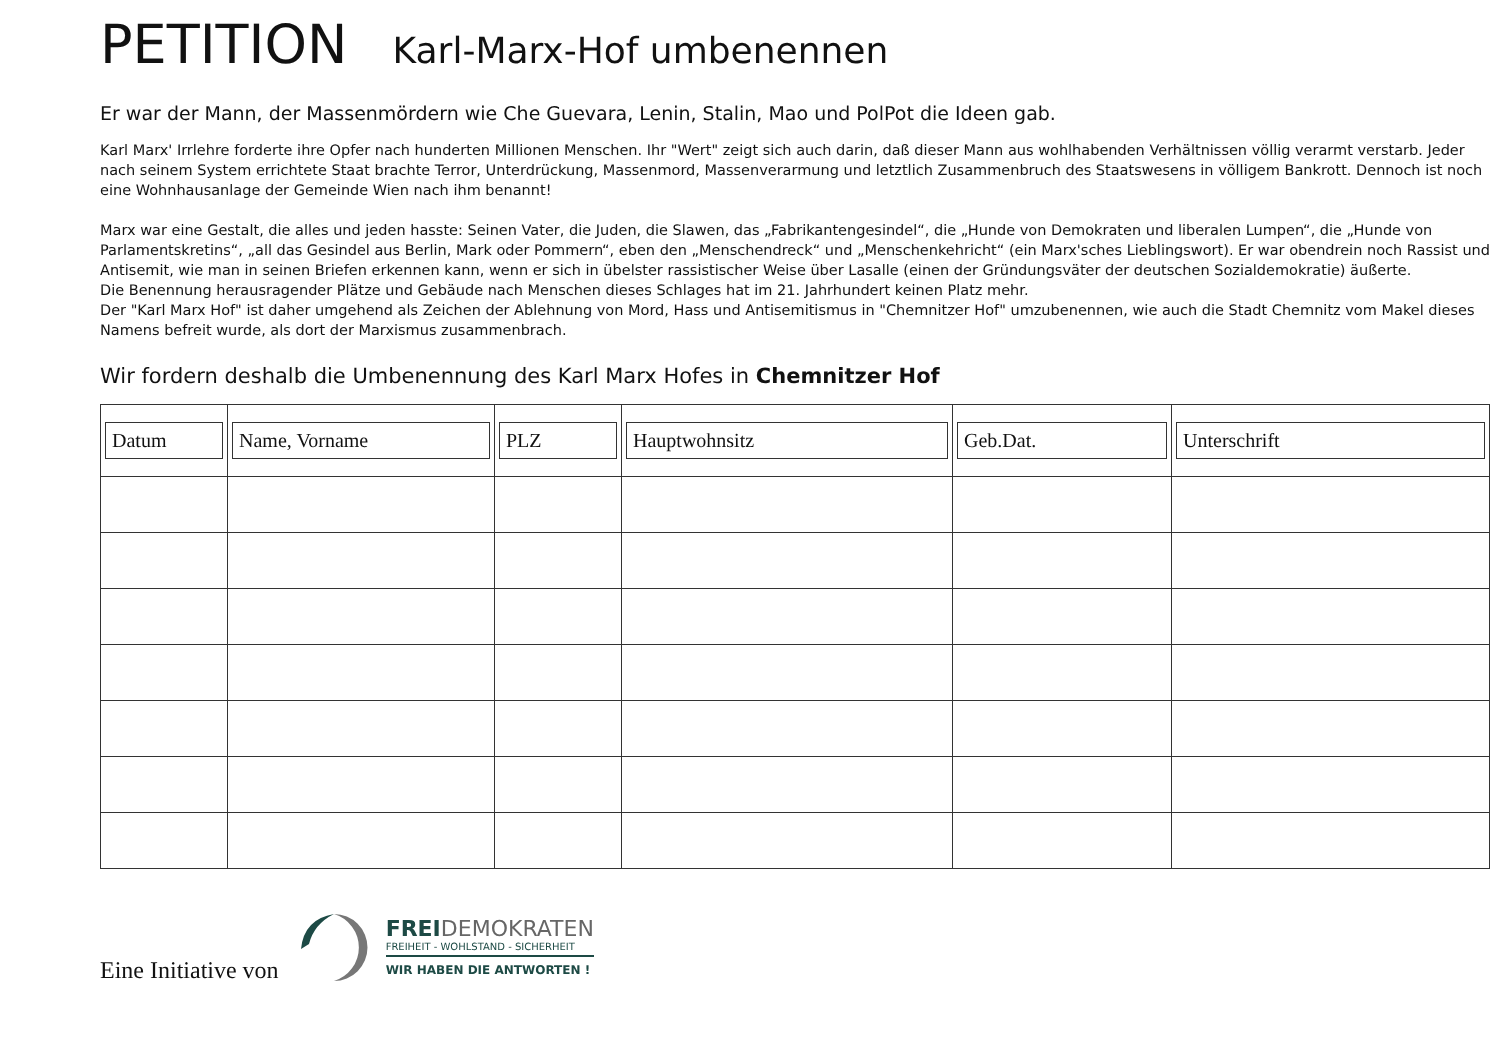PETITION Karl-Marx-Hof umbenennen
Er war der Mann, der Massenmördern wie Che Guevara, Lenin, Stalin, Mao und PolPot die Ideen gab.
Karl Marx' Irrlehre forderte ihre Opfer nach hunderten Millionen Menschen. Ihr "Wert" zeigt sich auch darin, daß dieser Mann aus wohlhabenden Verhältnissen völlig verarmt verstarb. Jeder nach seinem System errichtete Staat brachte Terror, Unterdrückung, Massenmord, Massenverarmung und letztlich Zusammenbruch des Staatswesens in völligem Bankrott. Dennoch ist noch eine Wohnhausanlage der Gemeinde Wien nach ihm benannt!
Marx war eine Gestalt, die alles und jeden hasste: Seinen Vater, die Juden, die Slawen, das „Fabrikantengesindel“, die „Hunde von Demokraten und liberalen Lumpen“, die „Hunde von Parlamentskretins“, „all das Gesindel aus Berlin, Mark oder Pommern“, eben den „Menschendreck“ und „Menschenkehricht“ (ein Marx'sches Lieblingswort). Er war obendrein noch Rassist und Antisemit, wie man in seinen Briefen erkennen kann, wenn er sich in übelster rassistischer Weise über Lasalle (einen der Gründungsväter der deutschen Sozialdemokratie) äußerte.
Die Benennung herausragender Plätze und Gebäude nach Menschen dieses Schlages hat im 21. Jahrhundert keinen Platz mehr.
Der "Karl Marx Hof" ist daher umgehend als Zeichen der Ablehnung von Mord, Hass und Antisemitismus in "Chemnitzer Hof" umzubenennen, wie auch die Stadt Chemnitz vom Makel dieses Namens befreit wurde, als dort der Marxismus zusammenbrach.
Wir fordern deshalb die Umbenennung des Karl Marx Hofes in Chemnitzer Hof
| Datum | Name, Vorname | PLZ | Hauptwohnsitz | Geb.Dat. | Unterschrift |
| --- | --- | --- | --- | --- | --- |
Eine Initiative von
FREIDEMOKRATEN
FREIHEIT - WOHLSTAND - SICHERHEIT
WIR HABEN DIE ANTWORTEN !